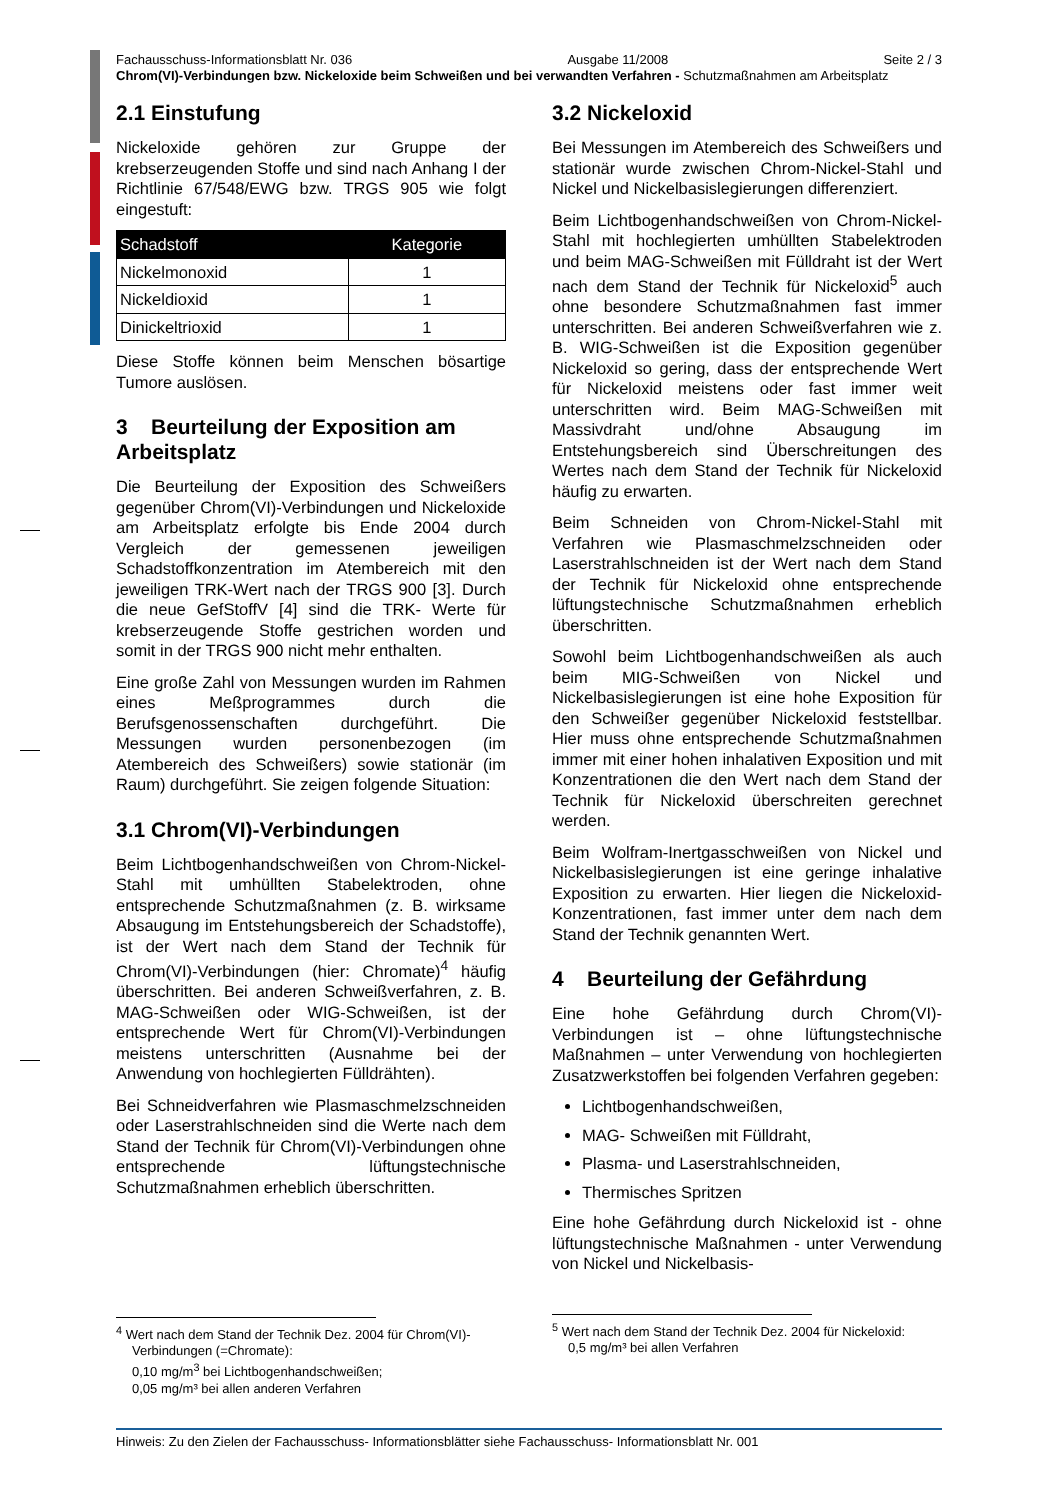Fachausschuss-Informationsblatt Nr. 036 Ausgabe 11/2008 Seite 2 / 3
Chrom(VI)-Verbindungen bzw. Nickeloxide beim Schweißen und bei verwandten Verfahren - Schutzmaßnahmen am Arbeitsplatz
2.1 Einstufung
Nickeloxide gehören zur Gruppe der krebserzeugenden Stoffe und sind nach Anhang I der Richtlinie 67/548/EWG bzw. TRGS 905 wie folgt eingestuft:
| Schadstoff | Kategorie |
| --- | --- |
| Nickelmonoxid | 1 |
| Nickeldioxid | 1 |
| Dinickeltrioxid | 1 |
Diese Stoffe können beim Menschen bösartige Tumore auslösen.
3 Beurteilung der Exposition am Arbeitsplatz
Die Beurteilung der Exposition des Schweißers gegenüber Chrom(VI)-Verbindungen und Nickeloxide am Arbeitsplatz erfolgte bis Ende 2004 durch Vergleich der gemessenen jeweiligen Schadstoffkonzentration im Atembereich mit den jeweiligen TRK-Wert nach der TRGS 900 [3]. Durch die neue GefStoffV [4] sind die TRK- Werte für krebserzeugende Stoffe gestrichen worden und somit in der TRGS 900 nicht mehr enthalten.
Eine große Zahl von Messungen wurden im Rahmen eines Meßprogrammes durch die Berufsgenossenschaften durchgeführt. Die Messungen wurden personenbezogen (im Atembereich des Schweißers) sowie stationär (im Raum) durchgeführt. Sie zeigen folgende Situation:
3.1 Chrom(VI)-Verbindungen
Beim Lichtbogenhandschweißen von Chrom-Nickel-Stahl mit umhüllten Stabelektroden, ohne entsprechende Schutzmaßnahmen (z. B. wirksame Absaugung im Entstehungsbereich der Schadstoffe), ist der Wert nach dem Stand der Technik für Chrom(VI)-Verbindungen (hier: Chromate)<sup>4</sup> häufig überschritten. Bei anderen Schweißverfahren, z. B. MAG-Schweißen oder WIG-Schweißen, ist der entsprechende Wert für Chrom(VI)-Verbindungen meistens unterschritten (Ausnahme bei der Anwendung von hochlegierten Fülldrähten).
Bei Schneidverfahren wie Plasmaschmelzschneiden oder Laserstrahlschneiden sind die Werte nach dem Stand der Technik für Chrom(VI)-Verbindungen ohne entsprechende lüftungstechnische Schutzmaßnahmen erheblich überschritten.
<sup>4</sup> Wert nach dem Stand der Technik Dez. 2004 für Chrom(VI)-Verbindungen (=Chromate):
0,10 mg/m<sup>3</sup> bei Lichtbogenhandschweißen;
0,05 mg/m³ bei allen anderen Verfahren
3.2 Nickeloxid
Bei Messungen im Atembereich des Schweißers und stationär wurde zwischen Chrom-Nickel-Stahl und Nickel und Nickelbasislegierungen differenziert.
Beim Lichtbogenhandschweißen von Chrom-Nickel-Stahl mit hochlegierten umhüllten Stabelektroden und beim MAG-Schweißen mit Fülldraht ist der Wert nach dem Stand der Technik für Nickeloxid<sup>5</sup> auch ohne besondere Schutzmaßnahmen fast immer unterschritten. Bei anderen Schweißverfahren wie z. B. WIG-Schweißen ist die Exposition gegenüber Nickeloxid so gering, dass der entsprechende Wert für Nickeloxid meistens oder fast immer weit unterschritten wird. Beim MAG-Schweißen mit Massivdraht und/ohne Absaugung im Entstehungsbereich sind Überschreitungen des Wertes nach dem Stand der Technik für Nickeloxid häufig zu erwarten.
Beim Schneiden von Chrom-Nickel-Stahl mit Verfahren wie Plasmaschmelzschneiden oder Laserstrahlschneiden ist der Wert nach dem Stand der Technik für Nickeloxid ohne entsprechende lüftungstechnische Schutzmaßnahmen erheblich überschritten.
Sowohl beim Lichtbogenhandschweißen als auch beim MIG-Schweißen von Nickel und Nickelbasislegierungen ist eine hohe Exposition für den Schweißer gegenüber Nickeloxid feststellbar. Hier muss ohne entsprechende Schutzmaßnahmen immer mit einer hohen inhalativen Exposition und mit Konzentrationen die den Wert nach dem Stand der Technik für Nickeloxid überschreiten gerechnet werden.
Beim Wolfram-Inertgasschweißen von Nickel und Nickelbasislegierungen ist eine geringe inhalative Exposition zu erwarten. Hier liegen die Nickeloxid-Konzentrationen, fast immer unter dem nach dem Stand der Technik genannten Wert.
4 Beurteilung der Gefährdung
Eine hohe Gefährdung durch Chrom(VI)-Verbindungen ist – ohne lüftungstechnische Maßnahmen – unter Verwendung von hochlegierten Zusatzwerkstoffen bei folgenden Verfahren gegeben:
Lichtbogenhandschweißen,
MAG- Schweißen mit Fülldraht,
Plasma- und Laserstrahlschneiden,
Thermisches Spritzen
Eine hohe Gefährdung durch Nickeloxid ist - ohne lüftungstechnische Maßnahmen - unter Verwendung von Nickel und Nickelbasis-
<sup>5</sup> Wert nach dem Stand der Technik Dez. 2004 für Nickeloxid: 0,5 mg/m³ bei allen Verfahren
Hinweis: Zu den Zielen der Fachausschuss- Informationsblätter siehe Fachausschuss- Informationsblatt Nr. 001